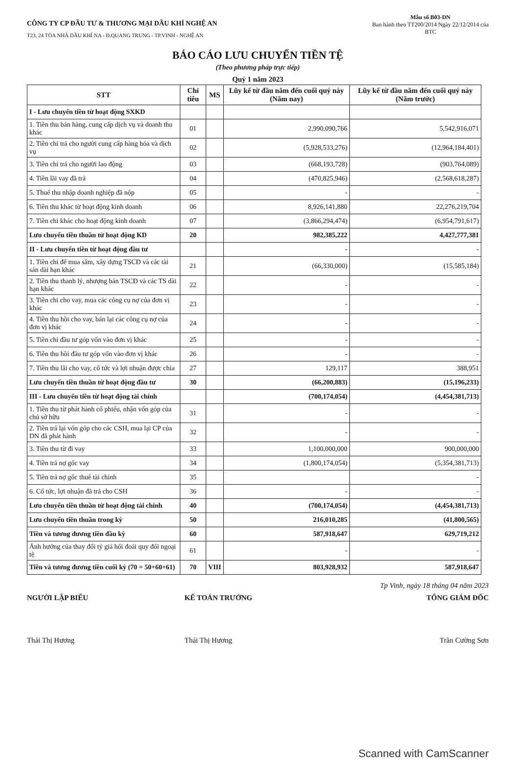CÔNG TY CP ĐẦU TƯ & THƯƠNG MẠI DẦU KHÍ NGHỆ AN
T23, 24 TÒA NHÀ DẦU KHÍ NA - Đ.QUANG TRUNG - TP.VINH - NGHỆ AN
Mẫu số B03-DN
Ban hành theo TT200/2014 Ngày 22/12/2014 của
BTC
BÁO CÁO LƯU CHUYỂN TIỀN TỆ
(Theo phương pháp trực tiếp)
Quý 1 năm 2023
| STT | Chỉ tiêu | MS | Lũy kế từ đầu năm đến cuối quý này (Năm nay) | Lũy kế từ đầu năm đến cuối quý này (Năm trước) |
| --- | --- | --- | --- | --- |
| I - Lưu chuyển tiền từ hoạt động SXKD | | | | |
| 1. Tiền thu bán hàng, cung cấp dịch vụ và doanh thu khác | 01 | | 2,990,090,766 | 5,542,916,071 |
| 2. Tiền chi trả cho người cung cấp hàng hóa và dịch vụ | 02 | | (5,928,533,276) | (12,964,184,401) |
| 3. Tiền chi trả cho người lao động | 03 | | (668,193,728) | (903,764,089) |
| 4. Tiền lãi vay đã trả | 04 | | (470,825,946) | (2,568,618,287) |
| 5. Thuế thu nhập doanh nghiệp đã nộp | 05 | | - | - |
| 6. Tiền thu khác từ hoạt động kinh doanh | 06 | | 8,926,141,880 | 22,276,219,704 |
| 7. Tiền chi khác cho hoạt động kinh doanh | 07 | | (3,866,294,474) | (6,954,791,617) |
| Lưu chuyển tiền thuần từ hoạt động KD | 20 | | 982,385,222 | 4,427,777,381 |
| II - Lưu chuyển tiền từ hoạt động đầu tư | | | - | - |
| 1. Tiền chi để mua sắm, xây dựng TSCĐ và các tài sản dài hạn khác | 21 | | (66,330,000) | (15,585,184) |
| 2. Tiền thu thanh lý, nhượng bán TSCĐ và các TS dài hạn khác | 22 | | - | - |
| 3. Tiền chi cho vay, mua các công cụ nợ của đơn vị khác | 23 | | - | - |
| 4. Tiền thu hồi cho vay, bán lại các công cụ nợ của đơn vị khác | 24 | | - | - |
| 5. Tiền chi đầu tư góp vốn vào đơn vị khác | 25 | | - | - |
| 6. Tiền thu hồi đầu tư góp vốn vào đơn vị khác | 26 | | - | - |
| 7. Tiền thu lãi cho vay, cổ tức và lợi nhuận được chia | 27 | | 129,117 | 388,951 |
| Lưu chuyển tiền thuần từ hoạt động đầu tư | 30 | | (66,200,883) | (15,196,233) |
| III - Lưu chuyển tiền từ hoạt động tài chính | | | (700,174,054) | (4,454,381,713) |
| 1. Tiền thu từ phát hành cổ phiếu, nhận vốn góp của chủ sở hữu | 31 | | - | - |
| 2. Tiền trả lại vốn góp cho các CSH, mua lại CP của DN đã phát hành | 32 | | - | - |
| 3. Tiền thu từ đi vay | 33 | | 1,100,000,000 | 900,000,000 |
| 4. Tiền trả nợ gốc vay | 34 | | (1,800,174,054) | (5,354,381,713) |
| 5. Tiền trả nợ gốc thuê tài chính | 35 | | | - |
| 6. Cổ tức, lợi nhuận đã trả cho CSH | 36 | | - | - |
| Lưu chuyển tiền thuần từ hoạt động tài chính | 40 | | (700,174,054) | (4,454,381,713) |
| Lưu chuyển tiền thuần trong kỳ | 50 | | 216,010,285 | (41,800,565) |
| Tiền và tương đương tiền đầu kỳ | 60 | | 587,918,647 | 629,719,212 |
| Ảnh hưởng của thay đổi tỷ giá hối đoái quy đổi ngoại tệ | 61 | | - | - |
| Tiền và tương đương tiền cuối kỳ (70 = 50+60+61) | 70 | VIII | 803,928,932 | 587,918,647 |
Tp Vinh, ngày 18 tháng 04 năm 2023
NGƯỜI LẬP BIỂU
Thái Thị Hương
KẾ TOÁN TRƯỞNG
Thái Thị Hương
TỔNG GIÁM ĐỐC
Trần Cường Sơn
Scanned with CamScanner